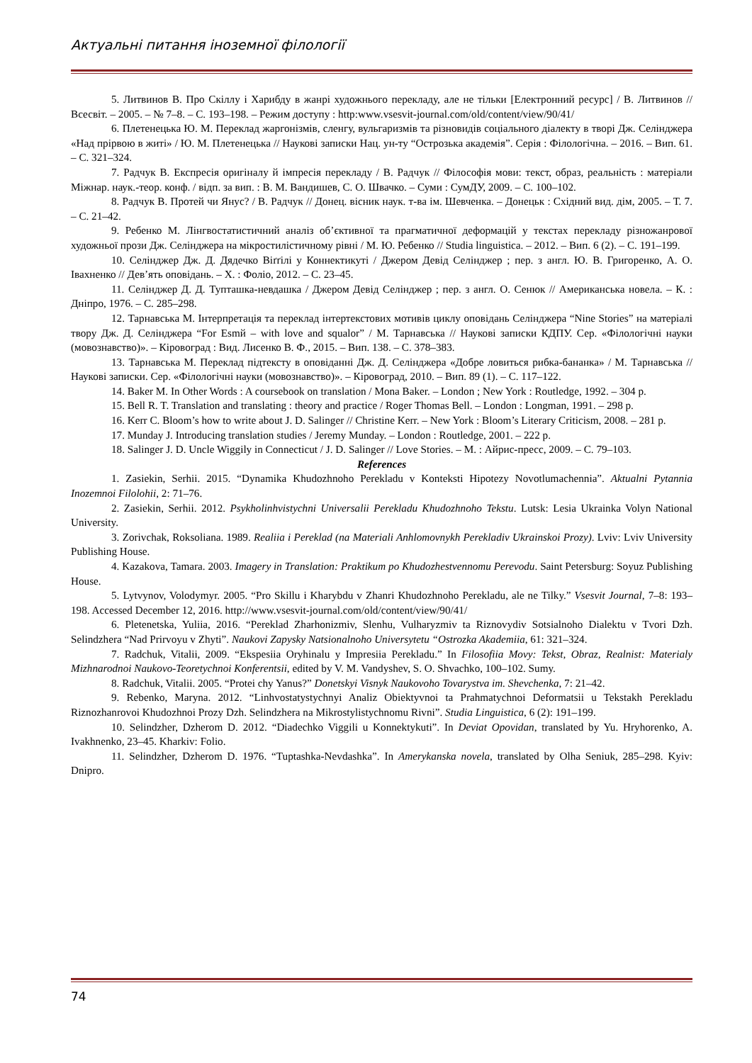Актуальні питання іноземної філології
5. Литвинов В. Про Скіллу і Харибду в жанрі художнього перекладу, але не тільки [Електронний ресурс] / В. Литвинов // Всесвіт. – 2005. – № 7–8. – С. 193–198. – Режим доступу : http:www.vsesvit-journal.com/old/content/view/90/41/
6. Плетенецька Ю. М. Переклад жаргонізмів, сленгу, вульгаризмів та різновидів соціального діалекту в творі Дж. Селінджера «Над прірвою в житі» / Ю. М. Плетенецька // Наукові записки Нац. ун-ту “Острозька академія”. Серія : Філологічна. – 2016. – Вип. 61. – С. 321–324.
7. Радчук В. Експресія оригіналу й імпресія перекладу / В. Радчук // Філософія мови: текст, образ, реальність : матеріали Міжнар. наук.-теор. конф. / відп. за вип. : В. М. Вандишев, С. О. Швачко. – Суми : СумДУ, 2009. – С. 100–102.
8. Радчук В. Протей чи Янус? / В. Радчук // Донец. вісник наук. т-ва ім. Шевченка. – Донецьк : Східний вид. дім, 2005. – Т. 7. – С. 21–42.
9. Ребенко М. Лінгвостатистичний аналіз об’єктивної та прагматичної деформацій у текстах перекладу різножанрової художньої прози Дж. Селінджера на мікростилістичному рівні / М. Ю. Ребенко // Studia linguistica. – 2012. – Вип. 6 (2). – С. 191–199.
10. Селінджер Дж. Д. Дядечко Віґґілі у Коннектикуті / Джером Девід Селінджер ; пер. з англ. Ю. В. Григоренко, А. О. Івахненко // Дев’ять оповідань. – Х. : Фоліо, 2012. – С. 23–45.
11. Селінджер Д. Д. Тупташка-невдашка / Джером Девід Селінджер ; пер. з англ. О. Сенюк // Американська новела. – К. : Дніпро, 1976. – С. 285–298.
12. Тарнавська М. Інтерпретація та переклад інтертекстових мотивів циклу оповідань Селінджера “Nine Stories” на матеріалі твору Дж. Д. Селінджера “For Esmй – with love and squalor” / М. Тарнавська // Наукові записки КДПУ. Сер. «Філологічні науки (мовознавство)». – Кіровоград : Вид. Лисенко В. Ф., 2015. – Вип. 138. – С. 378–383.
13. Тарнавська М. Переклад підтексту в оповіданні Дж. Д. Селінджера «Добре ловиться рибка-бананка» / М. Тарнавська // Наукові записки. Сер. «Філологічні науки (мовознавство)». – Кіровоград, 2010. – Вип. 89 (1). – С. 117–122.
14. Baker M. In Other Words : A coursebook on translation / Mona Baker. – London ; New York : Routledge, 1992. – 304 p.
15. Bell R. T. Translation and translating : theory and practice / Roger Thomas Bell. – London : Longman, 1991. – 298 p.
16. Kerr C. Bloom’s how to write about J. D. Salinger // Christine Kerr. – New York : Bloom’s Literary Criticism, 2008. – 281 p.
17. Munday J. Introducing translation studies / Jeremy Munday. – London : Routledge, 2001. – 222 p.
18. Salinger J. D. Uncle Wiggily in Connecticut / J. D. Salinger // Love Stories. – M. : Айрис-пресс, 2009. – С. 79–103.
References
1. Zasiekin, Serhii. 2015. “Dynamika Khudozhnoho Perekladu v Konteksti Hipotezy Novotlumachennia”. Aktualni Pytannia Inozemnoi Filolohii, 2: 71–76.
2. Zasiekin, Serhii. 2012. Psykholinhvistychni Universalii Perekladu Khudozhnoho Tekstu. Lutsk: Lesia Ukrainka Volyn National University.
3. Zorivchak, Roksoliana. 1989. Realiia i Pereklad (na Materiali Anhlomovnykh Perekladiv Ukrainskoi Prozy). Lviv: Lviv University Publishing House.
4. Kazakova, Tamara. 2003. Imagery in Translation: Praktikum po Khudozhestvennomu Perevodu. Saint Petersburg: Soyuz Publishing House.
5. Lytvynov, Volodymyr. 2005. “Pro Skillu i Kharybdu v Zhanri Khudozhnoho Perekladu, ale ne Tilky.” Vsesvit Journal, 7–8: 193–198. Accessed December 12, 2016. http://www.vsesvit-journal.com/old/content/view/90/41/
6. Pletenetska, Yuliia, 2016. “Pereklad Zharhonizmiv, Slenhu, Vulharyzmiv ta Riznovydiv Sotsialnoho Dialektu v Tvori Dzh. Selindzhera “Nad Prirvoyu v Zhyti”. Naukovi Zapysky Natsionalnoho Universytetu “Ostrozka Akademiia, 61: 321–324.
7. Radchuk, Vitalii, 2009. “Ekspesiia Oryhinalu y Impresiia Perekladu.” In Filosofiia Movy: Tekst, Obraz, Realnist: Materialy Mizhnarodnoi Naukovo-Teoretychnoi Konferentsii, edited by V. M. Vandyshev, S. O. Shvachko, 100–102. Sumy.
8. Radchuk, Vitalii. 2005. “Protei chy Yanus?” Donetskyi Visnyk Naukovoho Tovarystva im. Shevchenka, 7: 21–42.
9. Rebenko, Maryna. 2012. “Linhvostatystychnyi Analiz Obiektyvnoi ta Prahmatychnoi Deformatsii u Tekstakh Perekladu Riznozhanrovoi Khudozhnoi Prozy Dzh. Selindzhera na Mikrostylistychnomu Rivni”. Studia Linguistica, 6 (2): 191–199.
10. Selindzher, Dzherom D. 2012. “Diadechko Viggili u Konnektykuti”. In Deviat Opovidan, translated by Yu. Hryhorenko, A. Ivakhnenko, 23–45. Kharkiv: Folio.
11. Selindzher, Dzherom D. 1976. “Tuptashka-Nevdashka”. In Amerykanska novela, translated by Olha Seniuk, 285–298. Kyiv: Dnipro.
74